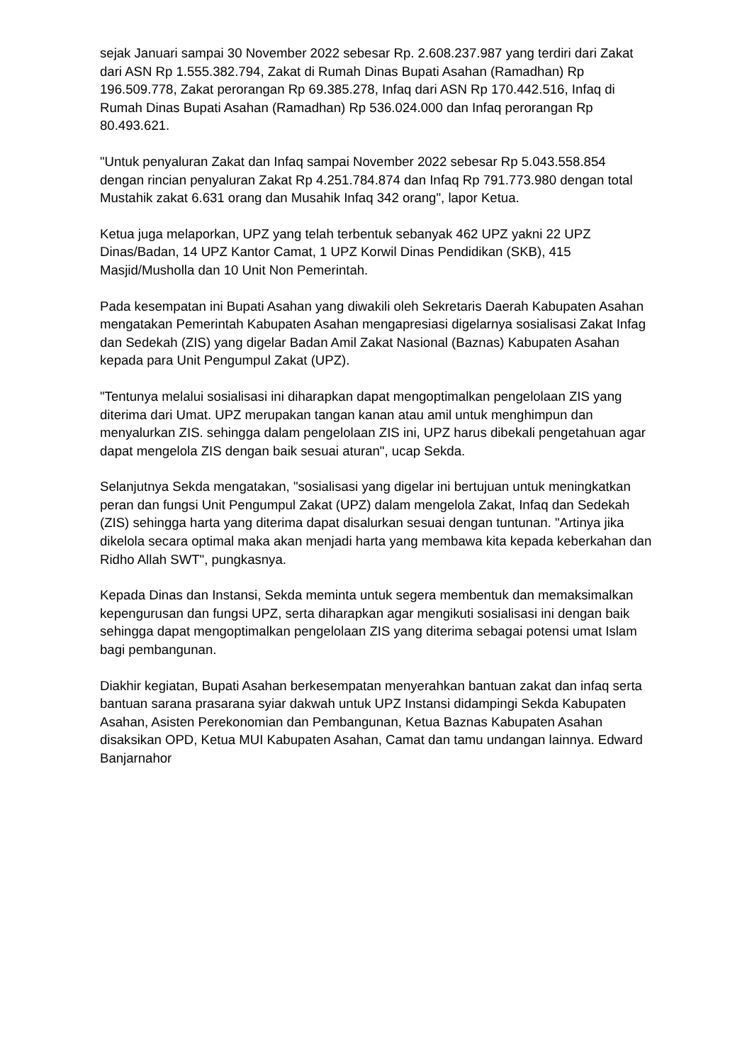sejak Januari sampai 30 November 2022 sebesar Rp. 2.608.237.987 yang terdiri dari Zakat dari ASN Rp 1.555.382.794, Zakat di Rumah Dinas Bupati Asahan (Ramadhan) Rp 196.509.778, Zakat perorangan Rp 69.385.278, Infaq dari ASN Rp 170.442.516, Infaq di Rumah Dinas Bupati Asahan (Ramadhan) Rp 536.024.000 dan Infaq perorangan Rp 80.493.621.
"Untuk penyaluran Zakat dan Infaq sampai November 2022 sebesar Rp 5.043.558.854 dengan rincian penyaluran Zakat Rp 4.251.784.874 dan Infaq Rp 791.773.980 dengan total Mustahik zakat 6.631 orang dan Musahik Infaq 342 orang", lapor Ketua.
Ketua juga melaporkan, UPZ yang telah terbentuk sebanyak 462 UPZ yakni 22 UPZ Dinas/Badan, 14 UPZ Kantor Camat, 1 UPZ Korwil Dinas Pendidikan (SKB), 415 Masjid/Musholla dan 10 Unit Non Pemerintah.
Pada kesempatan ini Bupati Asahan yang diwakili oleh Sekretaris Daerah Kabupaten Asahan mengatakan Pemerintah Kabupaten Asahan mengapresiasi digelarnya sosialisasi Zakat Infag dan Sedekah (ZIS) yang digelar Badan Amil Zakat Nasional (Baznas) Kabupaten Asahan kepada para Unit Pengumpul Zakat (UPZ).
"Tentunya melalui sosialisasi ini diharapkan dapat mengoptimalkan pengelolaan ZIS yang diterima dari Umat. UPZ merupakan tangan kanan atau amil untuk menghimpun dan menyalurkan ZIS. sehingga dalam pengelolaan ZIS ini, UPZ harus dibekali pengetahuan agar dapat mengelola ZIS dengan baik sesuai aturan", ucap Sekda.
Selanjutnya Sekda mengatakan, "sosialisasi yang digelar ini bertujuan untuk meningkatkan peran dan fungsi Unit Pengumpul Zakat (UPZ) dalam mengelola Zakat, Infaq dan Sedekah (ZIS) sehingga harta yang diterima dapat disalurkan sesuai dengan tuntunan. "Artinya jika dikelola secara optimal maka akan menjadi harta yang membawa kita kepada keberkahan dan Ridho Allah SWT", pungkasnya.
Kepada Dinas dan Instansi, Sekda meminta untuk segera membentuk dan memaksimalkan kepengurusan dan fungsi UPZ, serta diharapkan agar mengikuti sosialisasi ini dengan baik sehingga dapat mengoptimalkan pengelolaan ZIS yang diterima sebagai potensi umat Islam bagi pembangunan.
Diakhir kegiatan, Bupati Asahan berkesempatan menyerahkan bantuan zakat dan infaq serta bantuan sarana prasarana syiar dakwah untuk UPZ Instansi didampingi Sekda Kabupaten Asahan, Asisten Perekonomian dan Pembangunan, Ketua Baznas Kabupaten Asahan disaksikan OPD, Ketua MUI Kabupaten Asahan, Camat dan tamu undangan lainnya. Edward Banjarnahor